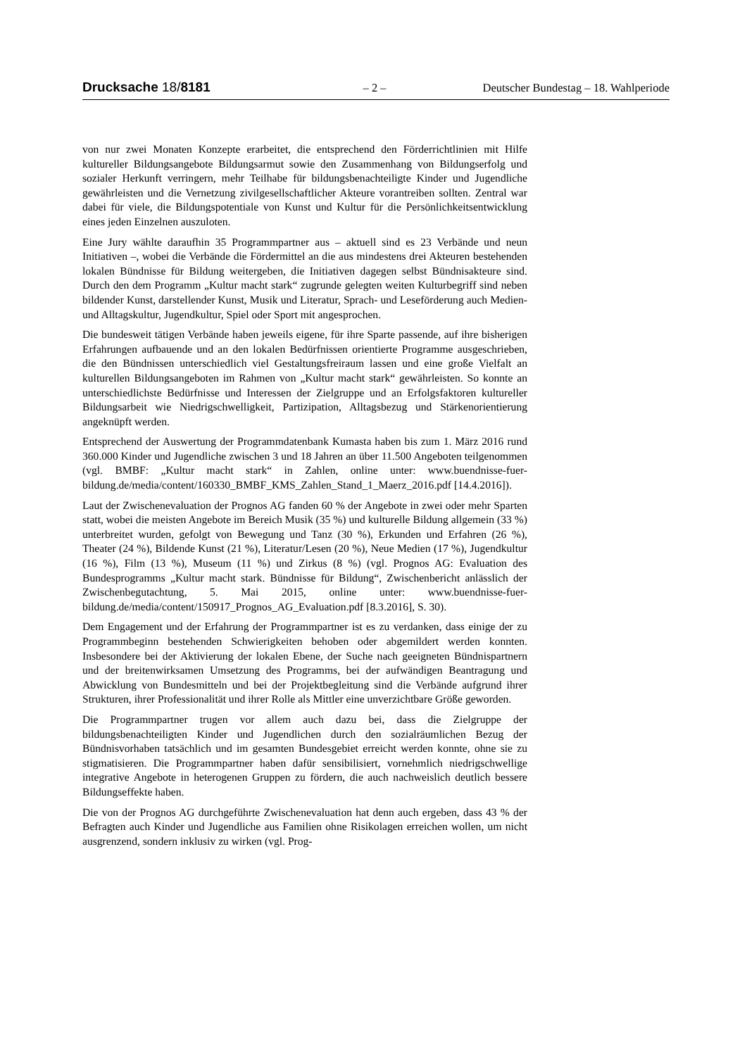Drucksache 18/8181
– 2 – Deutscher Bundestag – 18. Wahlperiode
von nur zwei Monaten Konzepte erarbeitet, die entsprechend den Förderrichtlinien mit Hilfe kultureller Bildungsangebote Bildungsarmut sowie den Zusammenhang von Bildungserfolg und sozialer Herkunft verringern, mehr Teilhabe für bildungsbenachteiligte Kinder und Jugendliche gewährleisten und die Vernetzung zivilgesellschaftlicher Akteure vorantreiben sollten. Zentral war dabei für viele, die Bildungspotentiale von Kunst und Kultur für die Persönlichkeitsentwicklung eines jeden Einzelnen auszuloten.
Eine Jury wählte daraufhin 35 Programmpartner aus – aktuell sind es 23 Verbände und neun Initiativen –, wobei die Verbände die Fördermittel an die aus mindestens drei Akteuren bestehenden lokalen Bündnisse für Bildung weitergeben, die Initiativen dagegen selbst Bündnisakteure sind. Durch den dem Programm „Kultur macht stark“ zugrunde gelegten weiten Kulturbegriff sind neben bildender Kunst, darstellender Kunst, Musik und Literatur, Sprach- und Leseförderung auch Medien- und Alltagskultur, Jugendkultur, Spiel oder Sport mit angesprochen.
Die bundesweit tätigen Verbände haben jeweils eigene, für ihre Sparte passende, auf ihre bisherigen Erfahrungen aufbauende und an den lokalen Bedürfnissen orientierte Programme ausgeschrieben, die den Bündnissen unterschiedlich viel Gestaltungsfreiraum lassen und eine große Vielfalt an kulturellen Bildungsangeboten im Rahmen von „Kultur macht stark“ gewährleisten. So konnte an unterschiedlichste Bedürfnisse und Interessen der Zielgruppe und an Erfolgsfaktoren kultureller Bildungsarbeit wie Niedrigschwelligkeit, Partizipation, Alltagsbezug und Stärkenorientierung angeknüpft werden.
Entsprechend der Auswertung der Programmdatenbank Kumasta haben bis zum 1. März 2016 rund 360.000 Kinder und Jugendliche zwischen 3 und 18 Jahren an über 11.500 Angeboten teilgenommen (vgl. BMBF: „Kultur macht stark“ in Zahlen, online unter: www.buendnisse-fuer-bildung.de/media/content/160330_BMBF_KMS_Zahlen_Stand_1_Maerz_2016.pdf [14.4.2016]).
Laut der Zwischenevaluation der Prognos AG fanden 60 % der Angebote in zwei oder mehr Sparten statt, wobei die meisten Angebote im Bereich Musik (35 %) und kulturelle Bildung allgemein (33 %) unterbreitet wurden, gefolgt von Bewegung und Tanz (30 %), Erkunden und Erfahren (26 %), Theater (24 %), Bildende Kunst (21 %), Literatur/Lesen (20 %), Neue Medien (17 %), Jugendkultur (16 %), Film (13 %), Museum (11 %) und Zirkus (8 %) (vgl. Prognos AG: Evaluation des Bundesprogramms „Kultur macht stark. Bündnisse für Bildung“, Zwischenbericht anlässlich der Zwischenbegutachtung, 5. Mai 2015, online unter: www.buendnisse-fuer-bildung.de/media/content/150917_Prognos_AG_Evaluation.pdf [8.3.2016], S. 30).
Dem Engagement und der Erfahrung der Programmpartner ist es zu verdanken, dass einige der zu Programmbeginn bestehenden Schwierigkeiten behoben oder abgemildert werden konnten. Insbesondere bei der Aktivierung der lokalen Ebene, der Suche nach geeigneten Bündnispartnern und der breitenwirksamen Umsetzung des Programms, bei der aufwändigen Beantragung und Abwicklung von Bundesmitteln und bei der Projektbegleitung sind die Verbände aufgrund ihrer Strukturen, ihrer Professionalität und ihrer Rolle als Mittler eine unverzichtbare Größe geworden.
Die Programmpartner trugen vor allem auch dazu bei, dass die Zielgruppe der bildungsbenachteiligten Kinder und Jugendlichen durch den sozialräumlichen Bezug der Bündnisvorhaben tatsächlich und im gesamten Bundesgebiet erreicht werden konnte, ohne sie zu stigmatisieren. Die Programmpartner haben dafür sensibilisiert, vornehmlich niedrigschwellige integrative Angebote in heterogenen Gruppen zu fördern, die auch nachweislich deutlich bessere Bildungseffekte haben.
Die von der Prognos AG durchgeführte Zwischenevaluation hat denn auch ergeben, dass 43 % der Befragten auch Kinder und Jugendliche aus Familien ohne Risikolagen erreichen wollen, um nicht ausgrenzend, sondern inklusiv zu wirken (vgl. Prog-